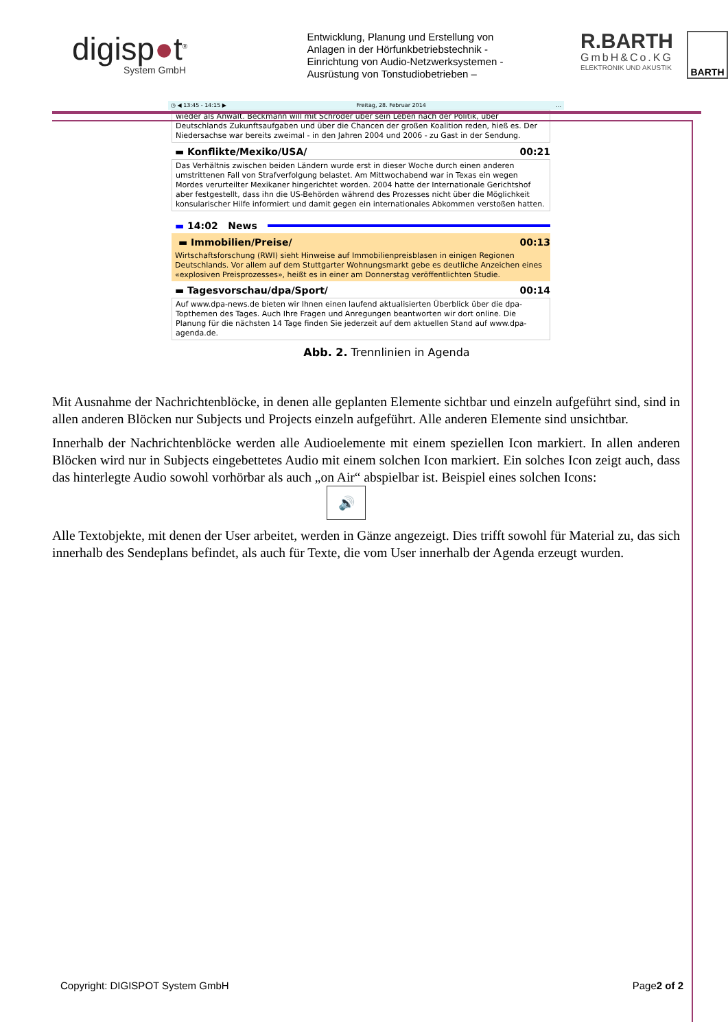digisp●t<sup>®</sup>
System GmbH
Entwicklung, Planung und Erstellung von Anlagen in der Hörfunkbetriebstechnik - Einrichtung von Audio-Netzwerksystemen - Ausrüstung von Tonstudiobetrieben –
R.BARTH
GmbH&Co.KG
ELEKTRONIK UND AKUSTIK
BARTH
◷ ◀ 13:45 - 14:15 ▶ Freitag, 28. Februar 2014...
wieder als Anwalt. Beckmann will mit Schröder über sein Leben nach der Politik, über Deutschlands Zukunftsaufgaben und über die Chancen der großen Koalition reden, hieß es. Der Niedersachse war bereits zweimal - in den Jahren 2004 und 2006 - zu Gast in der Sendung.
▬ Konflikte/Mexiko/USA/ 00:21
Das Verhältnis zwischen beiden Ländern wurde erst in dieser Woche durch einen anderen umstrittenen Fall von Strafverfolgung belastet. Am Mittwochabend war in Texas ein wegen Mordes verurteilter Mexikaner hingerichtet worden. 2004 hatte der Internationale Gerichtshof aber festgestellt, dass ihn die US-Behörden während des Prozesses nicht über die Möglichkeit konsularischer Hilfe informiert und damit gegen ein internationales Abkommen verstoßen hatten.
▬ 14:02 News
▬ Immobilien/Preise/ 00:13
Wirtschaftsforschung (RWI) sieht Hinweise auf Immobilienpreisblasen in einigen Regionen Deutschlands. Vor allem auf dem Stuttgarter Wohnungsmarkt gebe es deutliche Anzeichen eines «explosiven Preisprozesses», heißt es in einer am Donnerstag veröffentlichten Studie.
▬ Tagesvorschau/dpa/Sport/ 00:14
Auf www.dpa-news.de bieten wir Ihnen einen laufend aktualisierten Überblick über die dpa-Topthemen des Tages. Auch Ihre Fragen und Anregungen beantworten wir dort online. Die Planung für die nächsten 14 Tage finden Sie jederzeit auf dem aktuellen Stand auf www.dpa-agenda.de.
Abb. 2. Trennlinien in Agenda
Mit Ausnahme der Nachrichtenblöcke, in denen alle geplanten Elemente sichtbar und einzeln aufgeführt sind, sind in allen anderen Blöcken nur Subjects und Projects einzeln aufgeführt. Alle anderen Elemente sind unsichtbar.
Innerhalb der Nachrichtenblöcke werden alle Audioelemente mit einem speziellen Icon markiert. In allen anderen Blöcken wird nur in Subjects eingebettetes Audio mit einem solchen Icon markiert. Ein solches Icon zeigt auch, dass das hinterlegte Audio sowohl vorhörbar als auch „on Air“ abspielbar ist. Beispiel eines solchen Icons:
🔊
Alle Textobjekte, mit denen der User arbeitet, werden in Gänze angezeigt. Dies trifft sowohl für Material zu, das sich innerhalb des Sendeplans befindet, als auch für Texte, die vom User innerhalb der Agenda erzeugt wurden.
Copyright: DIGISPOT System GmbH Page2 of 2